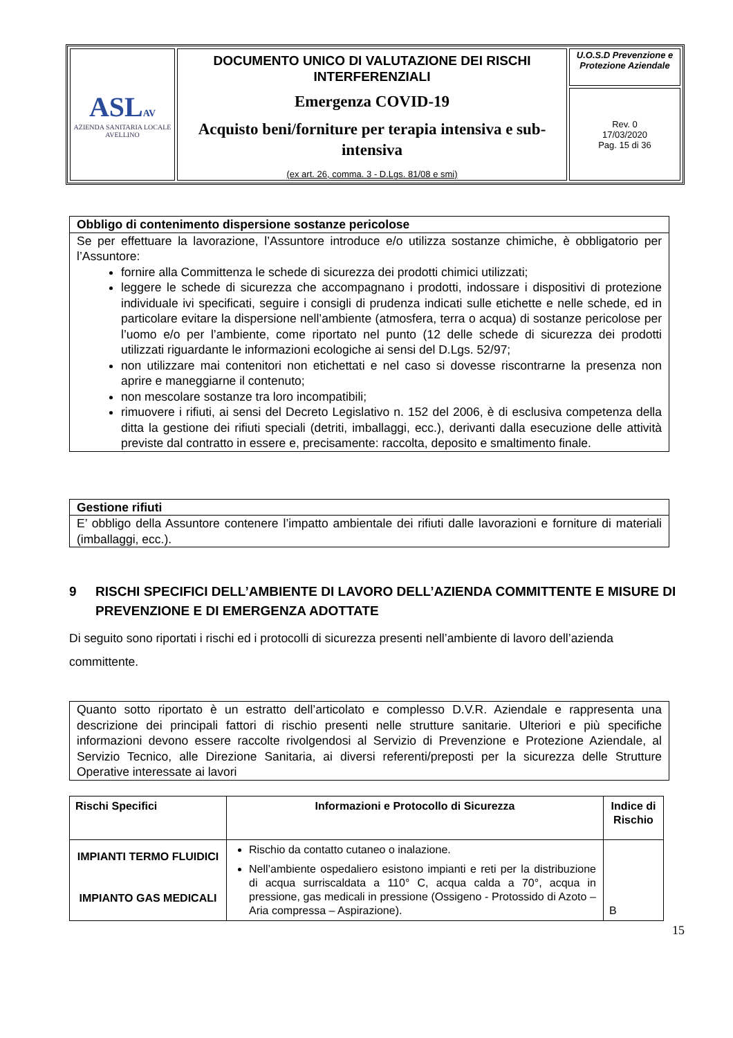| ASL AV AZIENDA SANITARIA LOCALE AVELLINO | DOCUMENTO UNICO DI VALUTAZIONE DEI RISCHI INTERFERENZIALI Emergenza COVID-19 Acquisto beni/forniture per terapia intensiva e sub-intensiva (ex art. 26, comma. 3 - D.Lgs. 81/08 e smi) | U.O.S.D Prevenzione e Protezione Aziendale |
| | | Rev. 0 17/03/2020 Pag. 15 di 36 |
Obbligo di contenimento dispersione sostanze pericolose
Se per effettuare la lavorazione, l’Assuntore introduce e/o utilizza sostanze chimiche, è obbligatorio per l’Assuntore:
fornire alla Committenza le schede di sicurezza dei prodotti chimici utilizzati;
leggere le schede di sicurezza che accompagnano i prodotti, indossare i dispositivi di protezione individuale ivi specificati, seguire i consigli di prudenza indicati sulle etichette e nelle schede, ed in particolare evitare la dispersione nell’ambiente (atmosfera, terra o acqua) di sostanze pericolose per l’uomo e/o per l’ambiente, come riportato nel punto (12 delle schede di sicurezza dei prodotti utilizzati riguardante le informazioni ecologiche ai sensi del D.Lgs. 52/97;
non utilizzare mai contenitori non etichettati e nel caso si dovesse riscontrarne la presenza non aprire e maneggiarne il contenuto;
non mescolare sostanze tra loro incompatibili;
rimuovere i rifiuti, ai sensi del Decreto Legislativo n. 152 del 2006, è di esclusiva competenza della ditta la gestione dei rifiuti speciali (detriti, imballaggi, ecc.), derivanti dalla esecuzione delle attività previste dal contratto in essere e, precisamente: raccolta, deposito e smaltimento finale.
Gestione rifiuti
E’ obbligo della Assuntore contenere l’impatto ambientale dei rifiuti dalle lavorazioni e forniture di materiali (imballaggi, ecc.).
9 RISCHI SPECIFICI DELL’AMBIENTE DI LAVORO DELL’AZIENDA COMMITTENTE E MISURE DI PREVENZIONE E DI EMERGENZA ADOTTATE
Di seguito sono riportati i rischi ed i protocolli di sicurezza presenti nell’ambiente di lavoro dell’azienda committente.
Quanto sotto riportato è un estratto dell’articolato e complesso D.V.R. Aziendale e rappresenta una descrizione dei principali fattori di rischio presenti nelle strutture sanitarie. Ulteriori e più specifiche informazioni devono essere raccolte rivolgendosi al Servizio di Prevenzione e Protezione Aziendale, al Servizio Tecnico, alle Direzione Sanitaria, ai diversi referenti/preposti per la sicurezza delle Strutture Operative interessate ai lavori
| Rischi Specifici | Informazioni e Protocollo di Sicurezza | Indice di Rischio |
| --- | --- | --- |
| IMPIANTI TERMO FLUIDICI IMPIANTO GAS MEDICALI | Rischio da contatto cutaneo o inalazione. Nell’ambiente ospedaliero esistono impianti e reti per la distribuzione di acqua surriscaldata a 110° C, acqua calda a 70°, acqua in pressione, gas medicali in pressione (Ossigeno - Protossido di Azoto – Aria compressa – Aspirazione). | B |
15